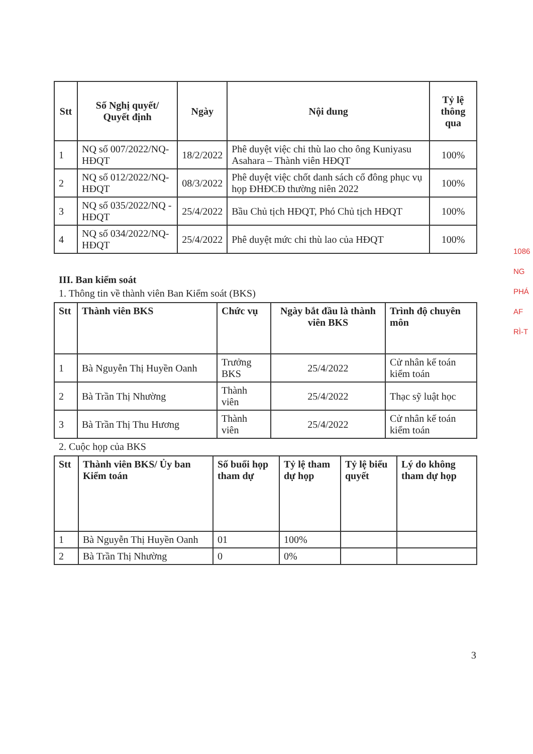1086
NG
PHÁ
AF
RÌ-T
| Stt | Số Nghị quyết/ Quyết định | Ngày | Nội dung | Tỷ lệ thông qua |
| --- | --- | --- | --- | --- |
| 1 | NQ số 007/2022/NQ-HĐQT | 18/2/2022 | Phê duyệt việc chi thù lao cho ông Kuniyasu Asahara – Thành viên HĐQT | 100% |
| 2 | NQ số 012/2022/NQ-HĐQT | 08/3/2022 | Phê duyệt việc chốt danh sách cổ đông phục vụ họp ĐHĐCĐ thường niên 2022 | 100% |
| 3 | NQ số 035/2022/NQ -HĐQT | 25/4/2022 | Bầu Chủ tịch HĐQT, Phó Chủ tịch HĐQT | 100% |
| 4 | NQ số 034/2022/NQ-HĐQT | 25/4/2022 | Phê duyệt mức chi thù lao của HĐQT | 100% |
III. Ban kiểm soát
1. Thông tin về thành viên Ban Kiểm soát (BKS)
| Stt | Thành viên BKS | Chức vụ | Ngày bắt đầu là thành viên BKS | Trình độ chuyên môn |
| --- | --- | --- | --- | --- |
| 1 | Bà Nguyễn Thị Huyền Oanh | Trưởng BKS | 25/4/2022 | Cử nhân kế toán kiểm toán |
| 2 | Bà Trần Thị Nhường | Thành viên | 25/4/2022 | Thạc sỹ luật học |
| 3 | Bà Trần Thị Thu Hương | Thành viên | 25/4/2022 | Cử nhân kế toán kiểm toán |
2. Cuộc họp của BKS
| Stt | Thành viên BKS/ Ủy ban Kiểm toán | Số buổi họp tham dự | Tỷ lệ tham dự họp | Tỷ lệ biểu quyết | Lý do không tham dự họp |
| --- | --- | --- | --- | --- | --- |
| 1 | Bà Nguyễn Thị Huyền Oanh | 01 | 100% | | |
| 2 | Bà Trần Thị Nhường | 0 | 0% | | |
3